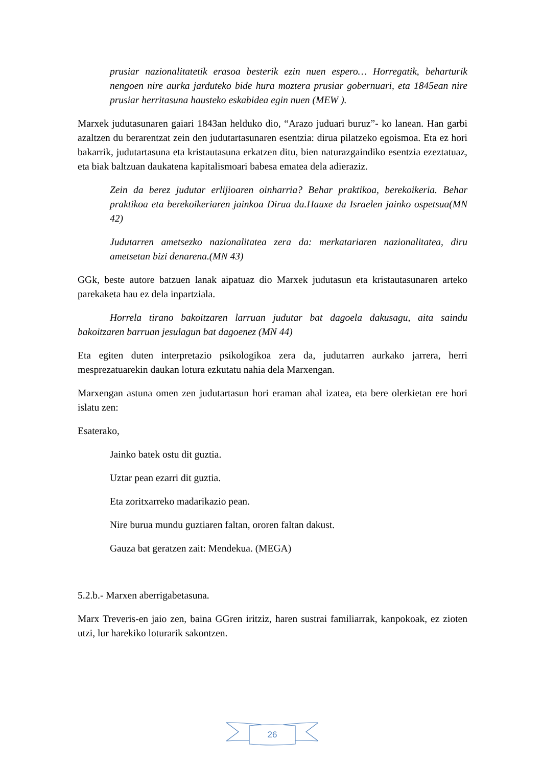prusiar nazionalitatetik erasoa besterik ezin nuen espero… Horregatik, beharturik nengoen nire aurka jarduteko bide hura moztera prusiar gobernuari, eta 1845ean nire prusiar herritasuna hausteko eskabidea egin nuen (MEW ).
Marxek judutasunaren gaiari 1843an helduko dio, “Arazo juduari buruz”- ko lanean. Han garbi azaltzen du berarentzat zein den judutartasunaren esentzia: dirua pilatzeko egoismoa. Eta ez hori bakarrik, judutartasuna eta kristautasuna erkatzen ditu, bien naturazgaindiko esentzia ezeztatuaz, eta biak baltzuan daukatena kapitalismoari babesa ematea dela adieraziz.
Zein da berez judutar erlijioaren oinharria? Behar praktikoa, berekoikeria. Behar praktikoa eta berekoikeriaren jainkoa Dirua da.Hauxe da Israelen jainko ospetsua(MN 42)
Judutarren ametsezko nazionalitatea zera da: merkatariaren nazionalitatea, diru ametsetan bizi denarena.(MN 43)
GGk, beste autore batzuen lanak aipatuaz dio Marxek judutasun eta kristautasunaren arteko parekaketa hau ez dela inpartziala.
Horrela tirano bakoitzaren larruan judutar bat dagoela dakusagu, aita saindu bakoitzaren barruan jesulagun bat dagoenez (MN 44)
Eta egiten duten interpretazio psikologikoa zera da, judutarren aurkako jarrera, herri mesprezatuarekin daukan lotura ezkutatu nahia dela Marxengan.
Marxengan astuna omen zen judutartasun hori eraman ahal izatea, eta bere olerkietan ere hori islatu zen:
Esaterako,
Jainko batek ostu dit guztia.
Uztar pean ezarri dit guztia.
Eta zoritxarreko madarikazio pean.
Nire burua mundu guztiaren faltan, ororen faltan dakust.
Gauza bat geratzen zait: Mendekua. (MEGA)
5.2.b.- Marxen aberrigabetasuna.
Marx Treveris-en jaio zen, baina GGren iritziz, haren sustrai familiarrak, kanpokoak, ez zioten utzi, lur harekiko loturarik sakontzen.
26